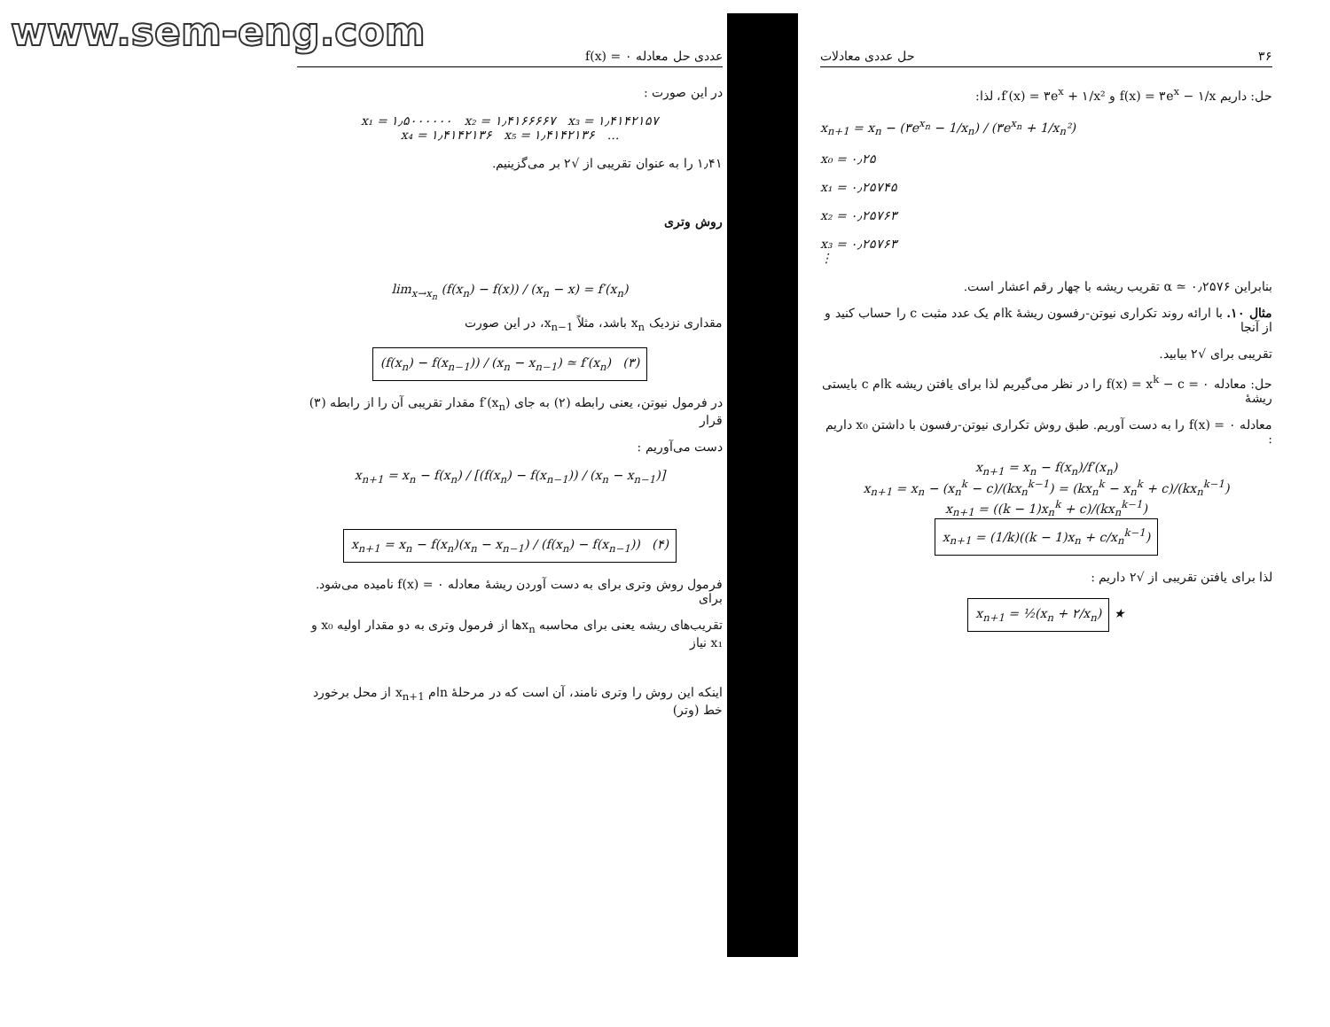www.sem-eng.com
عددی حل معادله ۰ = f(x)
در این صورت :
x₁ = ۱٫۵۰۰۰۰۰۰ x₂ = ۱٫۴۱۶۶۶۶۷ x₃ = ۱٫۴۱۴۲۱۵۷
x₄ = ۱٫۴۱۴۲۱۳۶ x₅ = ۱٫۴۱۴۲۱۳۶ ...
۱٫۴۱ را به عنوان تقریبی از √۲ بر می‌گزینیم.
روش وتری
lim<sub>x→x<sub>n</sub></sub> (f(x<sub>n</sub>) − f(x)) / (x<sub>n</sub> − x) = f′(x<sub>n</sub>)
مقداری نزدیک x<sub>n</sub> باشد، مثلاً x<sub>n−1</sub>، در این صورت
(f(x<sub>n</sub>) − f(x<sub>n−1</sub>)) / (x<sub>n</sub> − x<sub>n−1</sub>) ≃ f′(x<sub>n</sub>) (۳)
در فرمول نیوتن، یعنی رابطه (۲) به جای f′(x<sub>n</sub>) مقدار تقریبی آن را از رابطه (۳) قرار
دست می‌آوریم :
x<sub>n+1</sub> = x<sub>n</sub> − f(x<sub>n</sub>) / [(f(x<sub>n</sub>) − f(x<sub>n−1</sub>)) / (x<sub>n</sub> − x<sub>n−1</sub>)]
x<sub>n+1</sub> = x<sub>n</sub> − f(x<sub>n</sub>)(x<sub>n</sub> − x<sub>n−1</sub>) / (f(x<sub>n</sub>) − f(x<sub>n−1</sub>)) (۴)
فرمول روش وتری برای به دست آوردن ریشهٔ معادله ۰ = f(x) نامیده می‌شود. برای
تقریب‌های ریشه یعنی برای محاسبه x<sub>n</sub>ها از فرمول وتری به دو مقدار اولیه x₀ و x₁ نیاز
اینکه این روش را وتری نامند، آن است که در مرحلهٔ nام x<sub>n+1</sub> از محل برخورد خط (وتر)
۳۶ حل عددی معادلات
حل: داریم f(x) = ۳e<sup>x</sup> − ۱/x و f′(x) = ۳e<sup>x</sup> + ۱/x²، لذا:
x<sub>n+1</sub> = x<sub>n</sub> − (۳e<sup>x<sub>n</sub></sup> − 1/x<sub>n</sub>) / (۳e<sup>x<sub>n</sub></sup> + 1/x<sub>n</sub>²)
x₀ = ۰٫۲۵
x₁ = ۰٫۲۵۷۴۵
x₂ = ۰٫۲۵۷۶۳
x₃ = ۰٫۲۵۷۶۳
⋮
بنابراین α ≃ ۰٫۲۵۷۶ تقریب ریشه با چهار رقم اعشار است.
مثال ۱۰. با ارائه روند تکراری نیوتن-رفسون ریشهٔ kام یک عدد مثبت c را حساب کنید و از آنجا
تقریبی برای √۲ بیابید.
حل: معادله ۰ = f(x) = x<sup>k</sup> − c را در نظر می‌گیریم لذا برای یافتن ریشه kام c بایستی ریشهٔ
معادله ۰ = f(x) را به دست آوریم. طبق روش تکراری نیوتن-رفسون با داشتن x₀ داریم :
x<sub>n+1</sub> = x<sub>n</sub> − f(x<sub>n</sub>)/f′(x<sub>n</sub>)
x<sub>n+1</sub> = x<sub>n</sub> − (x<sub>n</sub><sup>k</sup> − c)/(kx<sub>n</sub><sup>k−1</sup>) = (kx<sub>n</sub><sup>k</sup> − x<sub>n</sub><sup>k</sup> + c)/(kx<sub>n</sub><sup>k−1</sup>)
x<sub>n+1</sub> = ((k − 1)x<sub>n</sub><sup>k</sup> + c)/(kx<sub>n</sub><sup>k−1</sup>)
x<sub>n+1</sub> = (1/k)((k − 1)x<sub>n</sub> + c/x<sub>n</sub><sup>k−1</sup>)
لذا برای یافتن تقریبی از √۲ داریم :
x<sub>n+1</sub> = ½(x<sub>n</sub> + ۲/x<sub>n</sub>) ★